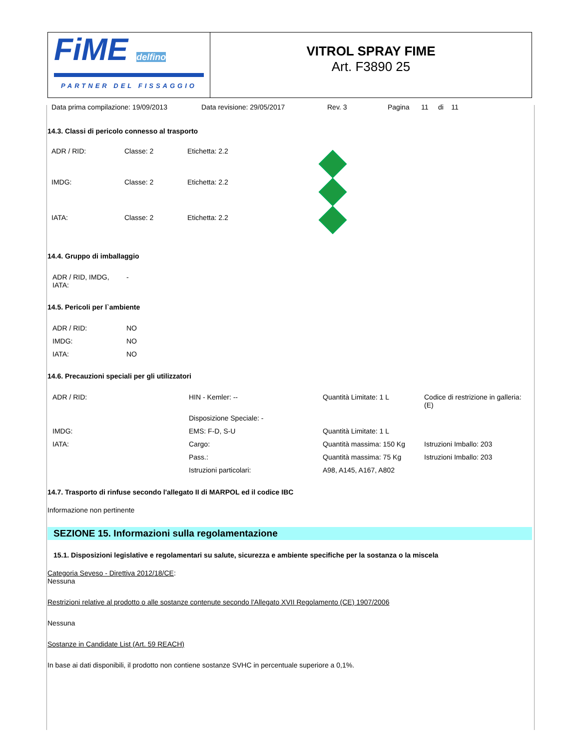FiME delfino
PARTNER DEL FISSAGGIO
VITROL SPRAY FIME
Art. F3890 25
Data prima compilazione: 19/09/2013 Data revisione: 29/05/2017 Rev. 3 Pagina 11 di 11
14.3. Classi di pericolo connesso al trasporto
| ADR / RID: | Classe: 2 | Etichetta: 2.2 | |
| IMDG: | Classe: 2 | Etichetta: 2.2 | |
| IATA: | Classe: 2 | Etichetta: 2.2 | |
14.4. Gruppo di imballaggio
| ADR / RID, IMDG, IATA: | - |
14.5. Pericoli per l`ambiente
| ADR / RID: | NO |
| IMDG: | NO |
| IATA: | NO |
14.6. Precauzioni speciali per gli utilizzatori
| ADR / RID: | HIN - Kemler: -- | Quantità Limitate: 1 L | Codice di restrizione in galleria: (E) |
| | Disposizione Speciale: - | | |
| IMDG: | EMS: F-D, S-U | Quantità Limitate: 1 L | |
| IATA: | Cargo: | Quantità massima: 150 Kg | Istruzioni Imballo: 203 |
| | Pass.: | Quantità massima: 75 Kg | Istruzioni Imballo: 203 |
| | Istruzioni particolari: | A98, A145, A167, A802 | |
14.7. Trasporto di rinfuse secondo l'allegato II di MARPOL ed il codice IBC
Informazione non pertinente
SEZIONE 15. Informazioni sulla regolamentazione
15.1. Disposizioni legislative e regolamentari su salute, sicurezza e ambiente specifiche per la sostanza o la miscela
Categoria Seveso - Direttiva 2012/18/CE:
Nessuna
Restrizioni relative al prodotto o alle sostanze contenute secondo l'Allegato XVII Regolamento (CE) 1907/2006
Nessuna
Sostanze in Candidate List (Art. 59 REACH)
In base ai dati disponibili, il prodotto non contiene sostanze SVHC in percentuale superiore a 0,1%.